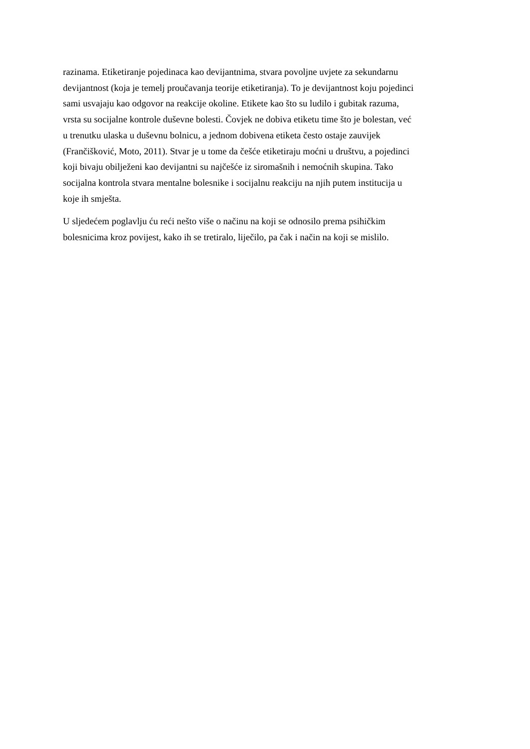razinama. Etiketiranje pojedinaca kao devijantnima, stvara povoljne uvjete za sekundarnu
devijantnost (koja je temelj proučavanja teorije etiketiranja). To je devijantnost koju pojedinci
sami usvajaju kao odgovor na reakcije okoline. Etikete kao što su ludilo i gubitak razuma,
vrsta su socijalne kontrole duševne bolesti. Čovjek ne dobiva etiketu time što je bolestan, već
u trenutku ulaska u duševnu bolnicu, a jednom dobivena etiketa često ostaje zauvijek
(Frančišković, Moto, 2011). Stvar je u tome da češće etiketiraju moćni u društvu, a pojedinci
koji bivaju obilježeni kao devijantni su najčešće iz siromašnih i nemoćnih skupina. Tako
socijalna kontrola stvara mentalne bolesnike i socijalnu reakciju na njih putem institucija u
koje ih smješta.
U sljedećem poglavlju ću reći nešto više o načinu na koji se odnosilo prema psihičkim
bolesnicima kroz povijest, kako ih se tretiralo, liječilo, pa čak i način na koji se mislilo.